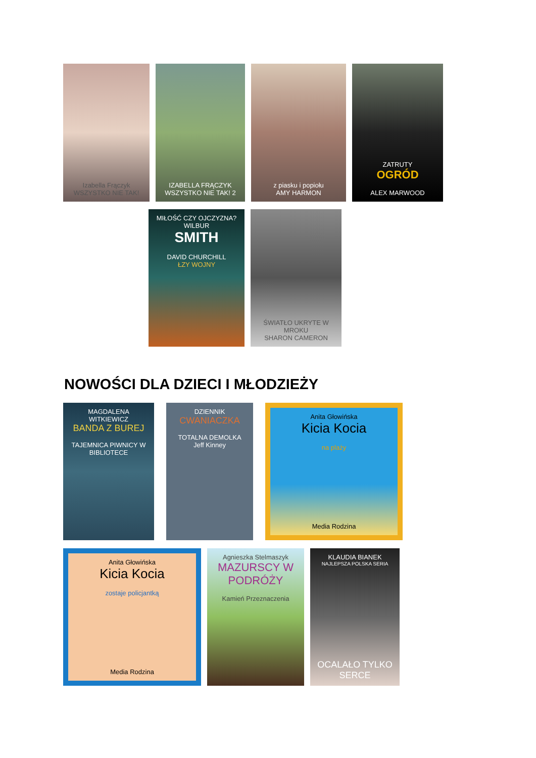Izabella Frączyk
WSZYSTKO NIE TAK!
IZABELLA FRĄCZYK
WSZYSTKO NIE TAK! 2
z piasku i popiołu
AMY HARMON
ZATRUTY
OGRÓD
ALEX MARWOOD
MIŁOŚĆ CZY OJCZYZNA?
WILBUR
SMITH
DAVID CHURCHILL
ŁZY WOJNY
ŚWIATŁO UKRYTE W MROKU
SHARON CAMERON
NOWOŚCI DLA DZIECI I MŁODZIEŻY
MAGDALENA WITKIEWICZ
BANDA Z BUREJ
TAJEMNICA PIWNICY W BIBLIOTECE
DZIENNIK
CWANIACZKA
TOTALNA DEMOLKA
Jeff Kinney
Anita Głowińska
Kicia Kocia
na plaży
Media Rodzina
Anita Głowińska
Kicia Kocia
zostaje policjantką
Media Rodzina
Agnieszka Stelmaszyk
MAZURSCY W PODRÓŻY
Kamień Przeznaczenia
KLAUDIA BIANEK
NAJLEPSZA POLSKA SERIA
OCALAŁO TYLKO SERCE